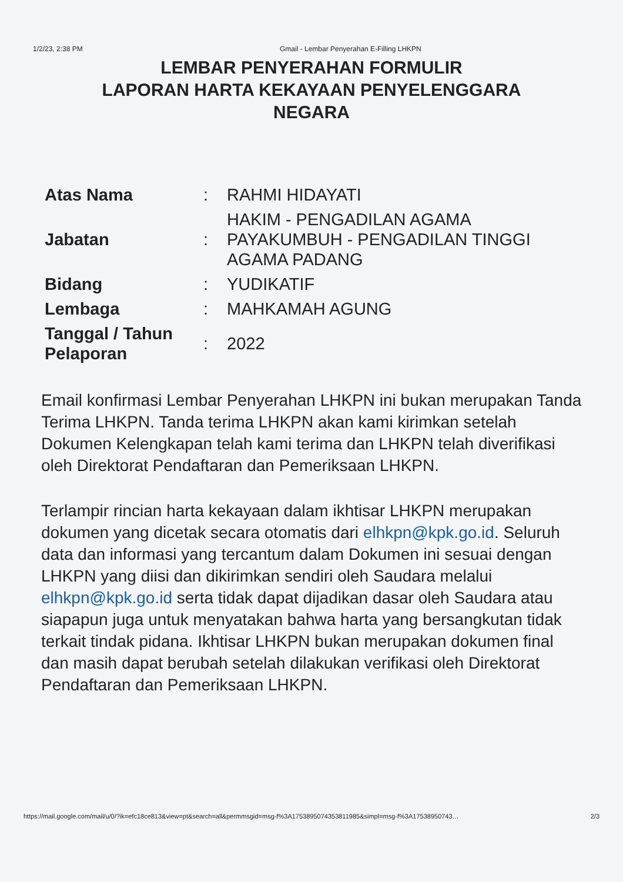1/2/23, 2:38 PM Gmail - Lembar Penyerahan E-Filling LHKPN
LEMBAR PENYERAHAN FORMULIR
LAPORAN HARTA KEKAYAAN PENYELENGGARA
NEGARA
| Atas Nama | : | RAHMI HIDAYATI |
| Jabatan | : | HAKIM - PENGADILAN AGAMA PAYAKUMBUH - PENGADILAN TINGGI AGAMA PADANG |
| Bidang | : | YUDIKATIF |
| Lembaga | : | MAHKAMAH AGUNG |
| Tanggal / Tahun Pelaporan | : | 2022 |
Email konfirmasi Lembar Penyerahan LHKPN ini bukan merupakan Tanda Terima LHKPN. Tanda terima LHKPN akan kami kirimkan setelah Dokumen Kelengkapan telah kami terima dan LHKPN telah diverifikasi oleh Direktorat Pendaftaran dan Pemeriksaan LHKPN.
Terlampir rincian harta kekayaan dalam ikhtisar LHKPN merupakan dokumen yang dicetak secara otomatis dari elhkpn@kpk.go.id. Seluruh data dan informasi yang tercantum dalam Dokumen ini sesuai dengan LHKPN yang diisi dan dikirimkan sendiri oleh Saudara melalui elhkpn@kpk.go.id serta tidak dapat dijadikan dasar oleh Saudara atau siapapun juga untuk menyatakan bahwa harta yang bersangkutan tidak terkait tindak pidana. Ikhtisar LHKPN bukan merupakan dokumen final dan masih dapat berubah setelah dilakukan verifikasi oleh Direktorat Pendaftaran dan Pemeriksaan LHKPN.
https://mail.google.com/mail/u/0/?ik=efc18ce813&view=pt&search=all&permmsgid=msg-f%3A1753895074353811985&simpl=msg-f%3A17538950743… 2/3